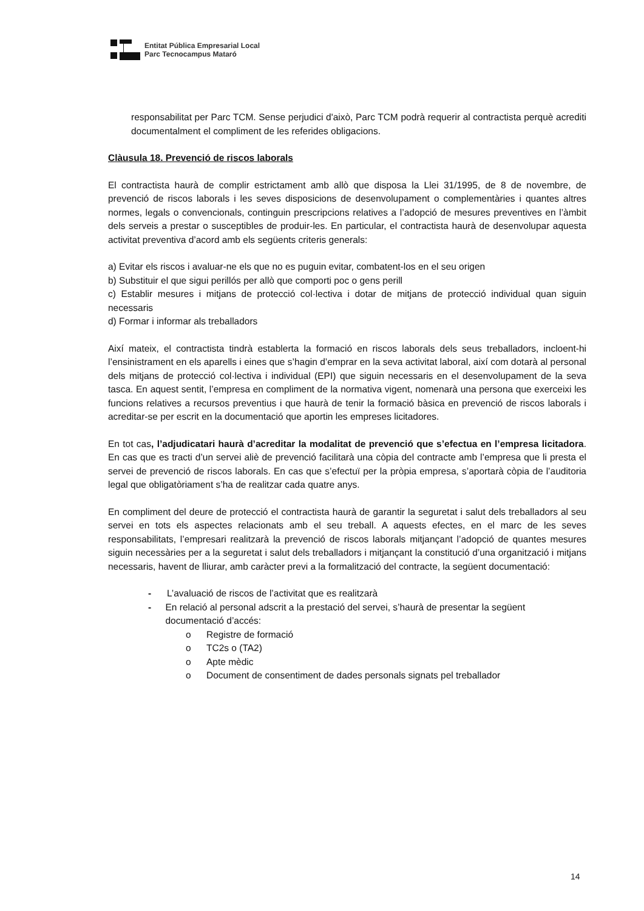Entitat Pública Empresarial Local
Parc Tecnocampus Mataró
responsabilitat per Parc TCM. Sense perjudici d'això, Parc TCM podrà requerir al contractista perquè acrediti documentalment el compliment de les referides obligacions.
Clàusula 18. Prevenció de riscos laborals
El contractista haurà de complir estrictament amb allò que disposa la Llei 31/1995, de 8 de novembre, de prevenció de riscos laborals i les seves disposicions de desenvolupament o complementàries i quantes altres normes, legals o convencionals, continguin prescripcions relatives a l’adopció de mesures preventives en l’àmbit dels serveis a prestar o susceptibles de produir-les. En particular, el contractista haurà de desenvolupar aquesta activitat preventiva d’acord amb els següents criteris generals:
a) Evitar els riscos i avaluar-ne els que no es puguin evitar, combatent-los en el seu origen
b) Substituir el que sigui perillós per allò que comporti poc o gens perill
c) Establir mesures i mitjans de protecció col·lectiva i dotar de mitjans de protecció individual quan siguin necessaris
d) Formar i informar als treballadors
Així mateix, el contractista tindrà establerta la formació en riscos laborals dels seus treballadors, incloent-hi l’ensinistrament en els aparells i eines que s’hagin d’emprar en la seva activitat laboral, així com dotarà al personal dels mitjans de protecció col·lectiva i individual (EPI) que siguin necessaris en el desenvolupament de la seva tasca. En aquest sentit, l’empresa en compliment de la normativa vigent, nomenarà una persona que exerceixi les funcions relatives a recursos preventius i que haurà de tenir la formació bàsica en prevenció de riscos laborals i acreditar-se per escrit en la documentació que aportin les empreses licitadores.
En tot cas, l’adjudicatari haurà d’acreditar la modalitat de prevenció que s’efectua en l’empresa licitadora. En cas que es tracti d’un servei aliè de prevenció facilitarà una còpia del contracte amb l’empresa que li presta el servei de prevenció de riscos laborals. En cas que s’efectuï per la pròpia empresa, s’aportarà còpia de l’auditoria legal que obligatòriament s’ha de realitzar cada quatre anys.
En compliment del deure de protecció el contractista haurà de garantir la seguretat i salut dels treballadors al seu servei en tots els aspectes relacionats amb el seu treball. A aquests efectes, en el marc de les seves responsabilitats, l’empresari realitzarà la prevenció de riscos laborals mitjançant l’adopció de quantes mesures siguin necessàries per a la seguretat i salut dels treballadors i mitjançant la constitució d’una organització i mitjans necessaris, havent de lliurar, amb caràcter previ a la formalització del contracte, la següent documentació:
- L’avaluació de riscos de l’activitat que es realitzarà
- En relació al personal adscrit a la prestació del servei, s’haurà de presentar la següent documentació d’accés:
o Registre de formació
o TC2s o (TA2)
o Apte mèdic
o Document de consentiment de dades personals signats pel treballador
14